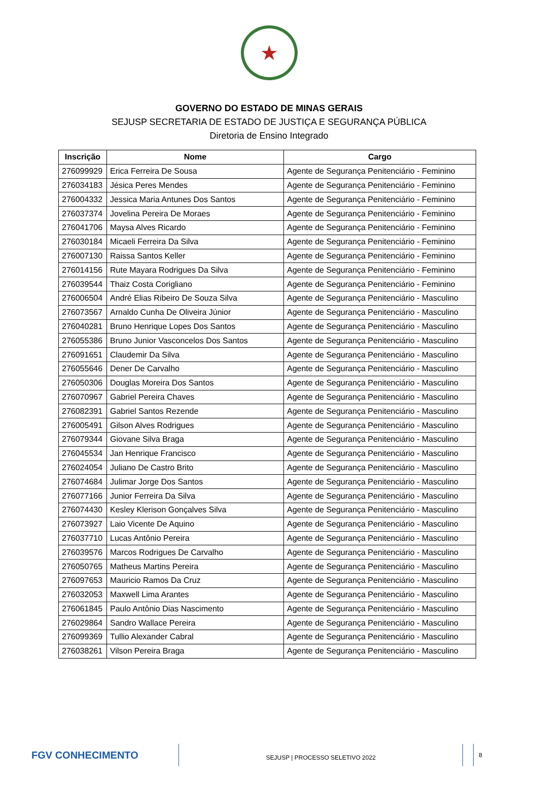★
GOVERNO DO ESTADO DE MINAS GERAIS
SEJUSP SECRETARIA DE ESTADO DE JUSTIÇA E SEGURANÇA PÚBLICA
Diretoria de Ensino Integrado
| Inscrição | Nome | Cargo |
| --- | --- | --- |
| 276099929 | Erica Ferreira De Sousa | Agente de Segurança Penitenciário - Feminino |
| 276034183 | Jésica Peres Mendes | Agente de Segurança Penitenciário - Feminino |
| 276004332 | Jessica Maria Antunes Dos Santos | Agente de Segurança Penitenciário - Feminino |
| 276037374 | Jovelina Pereira De Moraes | Agente de Segurança Penitenciário - Feminino |
| 276041706 | Maysa Alves Ricardo | Agente de Segurança Penitenciário - Feminino |
| 276030184 | Micaeli Ferreira Da Silva | Agente de Segurança Penitenciário - Feminino |
| 276007130 | Raissa Santos Keller | Agente de Segurança Penitenciário - Feminino |
| 276014156 | Rute Mayara Rodrigues Da Silva | Agente de Segurança Penitenciário - Feminino |
| 276039544 | Thaiz Costa Corigliano | Agente de Segurança Penitenciário - Feminino |
| 276006504 | André Elias Ribeiro De Souza Silva | Agente de Segurança Penitenciário - Masculino |
| 276073567 | Arnaldo Cunha De Oliveira Júnior | Agente de Segurança Penitenciário - Masculino |
| 276040281 | Bruno Henrique Lopes Dos Santos | Agente de Segurança Penitenciário - Masculino |
| 276055386 | Bruno Junior Vasconcelos Dos Santos | Agente de Segurança Penitenciário - Masculino |
| 276091651 | Claudemir Da Silva | Agente de Segurança Penitenciário - Masculino |
| 276055646 | Dener De Carvalho | Agente de Segurança Penitenciário - Masculino |
| 276050306 | Douglas Moreira Dos Santos | Agente de Segurança Penitenciário - Masculino |
| 276070967 | Gabriel Pereira Chaves | Agente de Segurança Penitenciário - Masculino |
| 276082391 | Gabriel Santos Rezende | Agente de Segurança Penitenciário - Masculino |
| 276005491 | Gilson Alves Rodrigues | Agente de Segurança Penitenciário - Masculino |
| 276079344 | Giovane Silva Braga | Agente de Segurança Penitenciário - Masculino |
| 276045534 | Jan Henrique Francisco | Agente de Segurança Penitenciário - Masculino |
| 276024054 | Juliano De Castro Brito | Agente de Segurança Penitenciário - Masculino |
| 276074684 | Julimar Jorge Dos Santos | Agente de Segurança Penitenciário - Masculino |
| 276077166 | Junior Ferreira Da Silva | Agente de Segurança Penitenciário - Masculino |
| 276074430 | Kesley Klerison Gonçalves Silva | Agente de Segurança Penitenciário - Masculino |
| 276073927 | Laio Vicente De Aquino | Agente de Segurança Penitenciário - Masculino |
| 276037710 | Lucas Antônio Pereira | Agente de Segurança Penitenciário - Masculino |
| 276039576 | Marcos Rodrigues De Carvalho | Agente de Segurança Penitenciário - Masculino |
| 276050765 | Matheus Martins Pereira | Agente de Segurança Penitenciário - Masculino |
| 276097653 | Mauricio Ramos Da Cruz | Agente de Segurança Penitenciário - Masculino |
| 276032053 | Maxwell Lima Arantes | Agente de Segurança Penitenciário - Masculino |
| 276061845 | Paulo Antônio Dias Nascimento | Agente de Segurança Penitenciário - Masculino |
| 276029864 | Sandro Wallace Pereira | Agente de Segurança Penitenciário - Masculino |
| 276099369 | Tullio Alexander Cabral | Agente de Segurança Penitenciário - Masculino |
| 276038261 | Vilson Pereira Braga | Agente de Segurança Penitenciário - Masculino |
FGV CONHECIMENTO
SEJUSP | PROCESSO SELETIVO 2022
8